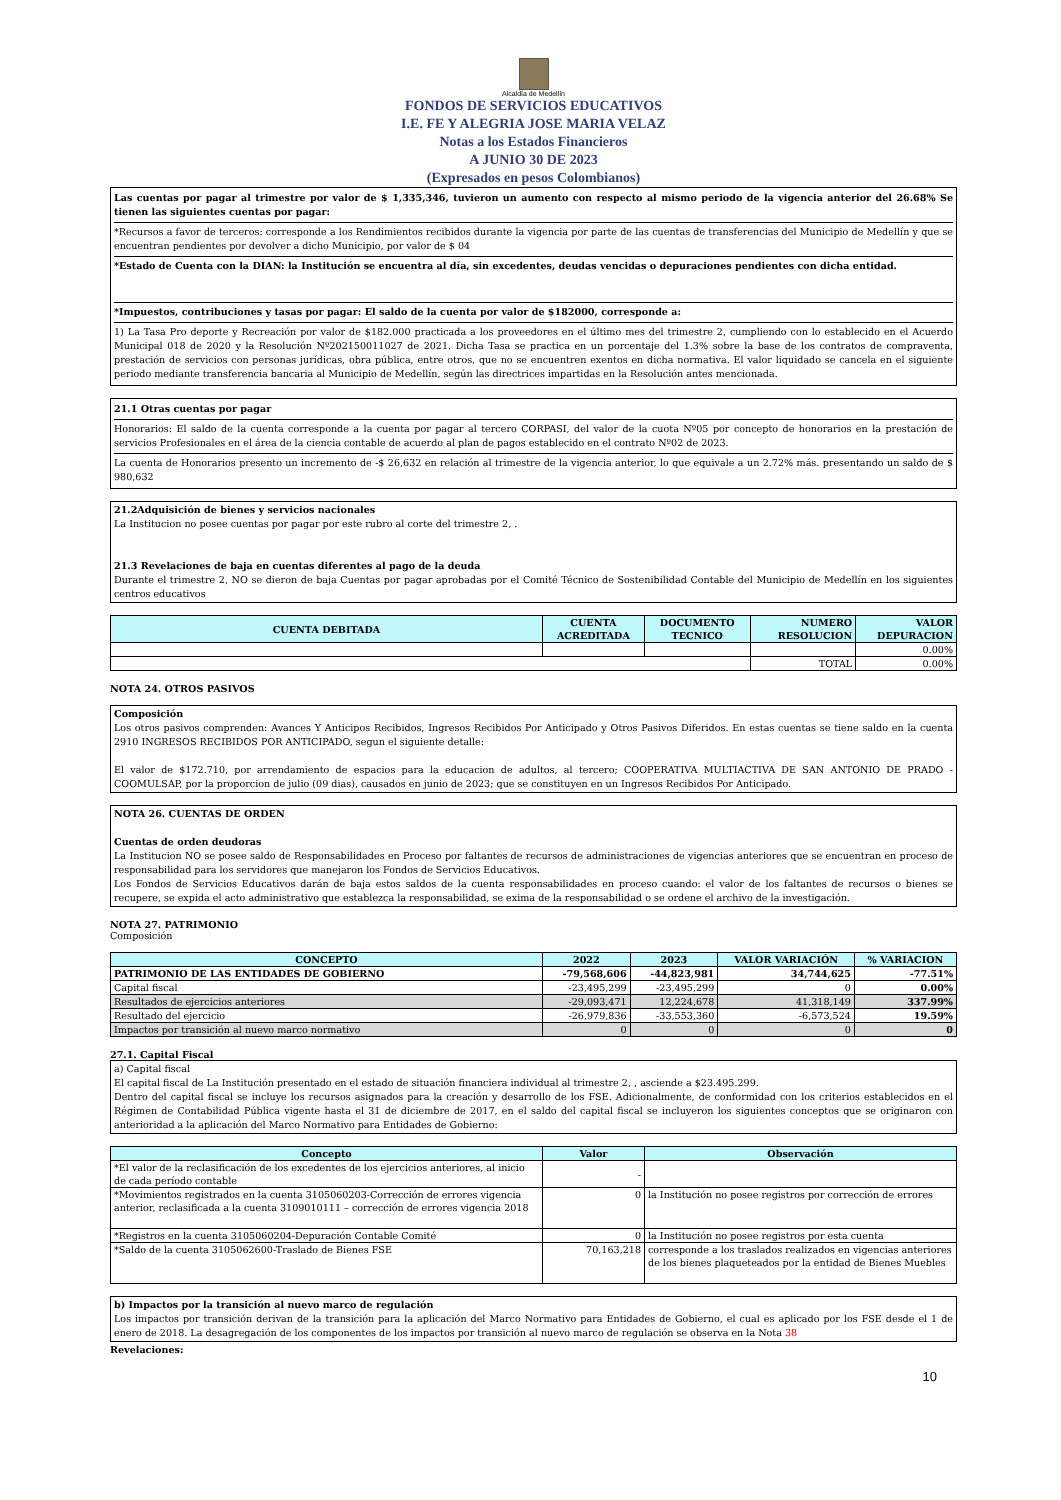Alcaldía de Medellín
FONDOS DE SERVICIOS EDUCATIVOS
I.E. FE Y ALEGRIA JOSE MARIA VELAZ
Notas a los Estados Financieros
A JUNIO 30 DE 2023
(Expresados en pesos Colombianos)
Las cuentas por pagar al trimestre por valor de $ 1,335,346, tuvieron un aumento con respecto al mismo periodo de la vigencia anterior del 26.68% Se tienen las siguientes cuentas por pagar:
*Recursos a favor de terceros: corresponde a los Rendimientos recibidos durante la vigencia por parte de las cuentas de transferencias del Municipio de Medellín y que se encuentran pendientes por devolver a dicho Municipio, por valor de $ 04
*Estado de Cuenta con la DIAN: la Institución se encuentra al día, sin excedentes, deudas vencidas o depuraciones pendientes con dicha entidad.
*Impuestos, contribuciones y tasas por pagar: El saldo de la cuenta por valor de $182000, corresponde a:
1) La Tasa Pro deporte y Recreación por valor de $182.000 practicada a los proveedores en el último mes del trimestre 2, cumpliendo con lo establecido en el Acuerdo Municipal 018 de 2020 y la Resolución Nº202150011027 de 2021. Dicha Tasa se practica en un porcentaje del 1.3% sobre la base de los contratos de compraventa, prestación de servicios con personas jurídicas, obra pública, entre otros, que no se encuentren exentos en dicha normativa. El valor liquidado se cancela en el siguiente periodo mediante transferencia bancaria al Municipio de Medellín, según las directrices impartidas en la Resolución antes mencionada.
21.1 Otras cuentas por pagar
Honorarios: El saldo de la cuenta corresponde a la cuenta por pagar al tercero CORPASI, del valor de la cuota Nº05 por concepto de honorarios en la prestación de servicios Profesionales en el área de la ciencia contable de acuerdo al plan de pagos establecido en el contrato Nº02 de 2023.
La cuenta de Honorarios presento un incremento de -$ 26,632 en relación al trimestre de la vigencia anterior, lo que equivale a un 2.72% más. presentando un saldo de $ 980,632
21.2Adquisición de bienes y servicios nacionales
La Institucion no posee cuentas por pagar por este rubro al corte del trimestre 2, .
21.3 Revelaciones de baja en cuentas diferentes al pago de la deuda
Durante el trimestre 2, NO se dieron de baja Cuentas por pagar aprobadas por el Comité Técnico de Sostenibilidad Contable del Municipio de Medellín en los siguientes centros educativos
| CUENTA DEBITADA | CUENTA ACREDITADA | DOCUMENTO TECNICO | NUMERO RESOLUCION | VALOR DEPURACION |
| --- | --- | --- | --- | --- |
| | | | | 0.00% |
| | | | TOTAL | 0.00% |
NOTA 24. OTROS PASIVOS
Composición
Los otros pasivos comprenden: Avances Y Anticipos Recibidos, Ingresos Recibidos Por Anticipado y Otros Pasivos Diferidos. En estas cuentas se tiene saldo en la cuenta 2910 INGRESOS RECIBIDOS POR ANTICIPADO, segun el siguiente detalle:
El valor de $172.710, por arrendamiento de espacios para la educacion de adultos, al tercero; COOPERATIVA MULTIACTIVA DE SAN ANTONIO DE PRADO - COOMULSAP, por la proporcion de julio (09 dias), causados en junio de 2023; que se constituyen en un Ingresos Recibidos Por Anticipado.
NOTA 26. CUENTAS DE ORDEN
Cuentas de orden deudoras
La Institucion NO se posee saldo de Responsabilidades en Proceso por faltantes de recursos de administraciones de vigencias anteriores que se encuentran en proceso de responsabilidad para los servidores que manejaron los Fondos de Servicios Educativos.
Los Fondos de Servicios Educativos darán de baja estos saldos de la cuenta responsabilidades en proceso cuando: el valor de los faltantes de recursos o bienes se recupere, se expida el acto administrativo que establezca la responsabilidad, se exima de la responsabilidad o se ordene el archivo de la investigación.
NOTA 27. PATRIMONIO
Composición
| CONCEPTO | 2022 | 2023 | VALOR VARIACIÓN | % VARIACION |
| --- | --- | --- | --- | --- |
| PATRIMONIO DE LAS ENTIDADES DE GOBIERNO | -79,568,606 | -44,823,981 | 34,744,625 | -77.51% |
| Capital fiscal | -23,495,299 | -23,495,299 | 0 | 0.00% |
| Resultados de ejercicios anteriores | -29,093,471 | 12,224,678 | 41,318,149 | 337.99% |
| Resultado del ejercicio | -26,979,836 | -33,553,360 | -6,573,524 | 19.59% |
| Impactos por transición al nuevo marco normativo | 0 | 0 | 0 | 0 |
27.1. Capital Fiscal
a) Capital fiscal
El capital fiscal de La Institución presentado en el estado de situación financiera individual al trimestre 2, , asciende a $23.495.299.
Dentro del capital fiscal se incluye los recursos asignados para la creación y desarrollo de los FSE. Adicionalmente, de conformidad con los criterios establecidos en el Régimen de Contabilidad Pública vigente hasta el 31 de diciembre de 2017, en el saldo del capital fiscal se incluyeron los siguientes conceptos que se originaron con anterioridad a la aplicación del Marco Normativo para Entidades de Gobierno:
| Concepto | Valor | Observación |
| --- | --- | --- |
| *El valor de la reclasificación de los excedentes de los ejercicios anteriores, al inicio de cada período contable | - | |
| *Movimientos registrados en la cuenta 3105060203-Corrección de errores vigencia anterior, reclasificada a la cuenta 3109010111 – corrección de errores vigencia 2018 | 0 | la Institución no posee registros por corrección de errores |
| *Registros en la cuenta 3105060204-Depuración Contable Comité | 0 | la Institución no posee registros por esta cuenta |
| *Saldo de la cuenta 3105062600-Traslado de Bienes FSE | 70,163,218 | corresponde a los traslados realizados en vigencias anteriores de los bienes plaqueteados por la entidad de Bienes Muebles |
b) Impactos por la transición al nuevo marco de regulación
Los impactos por transición derivan de la transición para la aplicación del Marco Normativo para Entidades de Gobierno, el cual es aplicado por los FSE desde el 1 de enero de 2018. La desagregación de los componentes de los impactos por transición al nuevo marco de regulación se observa en la Nota 38
Revelaciones:
10